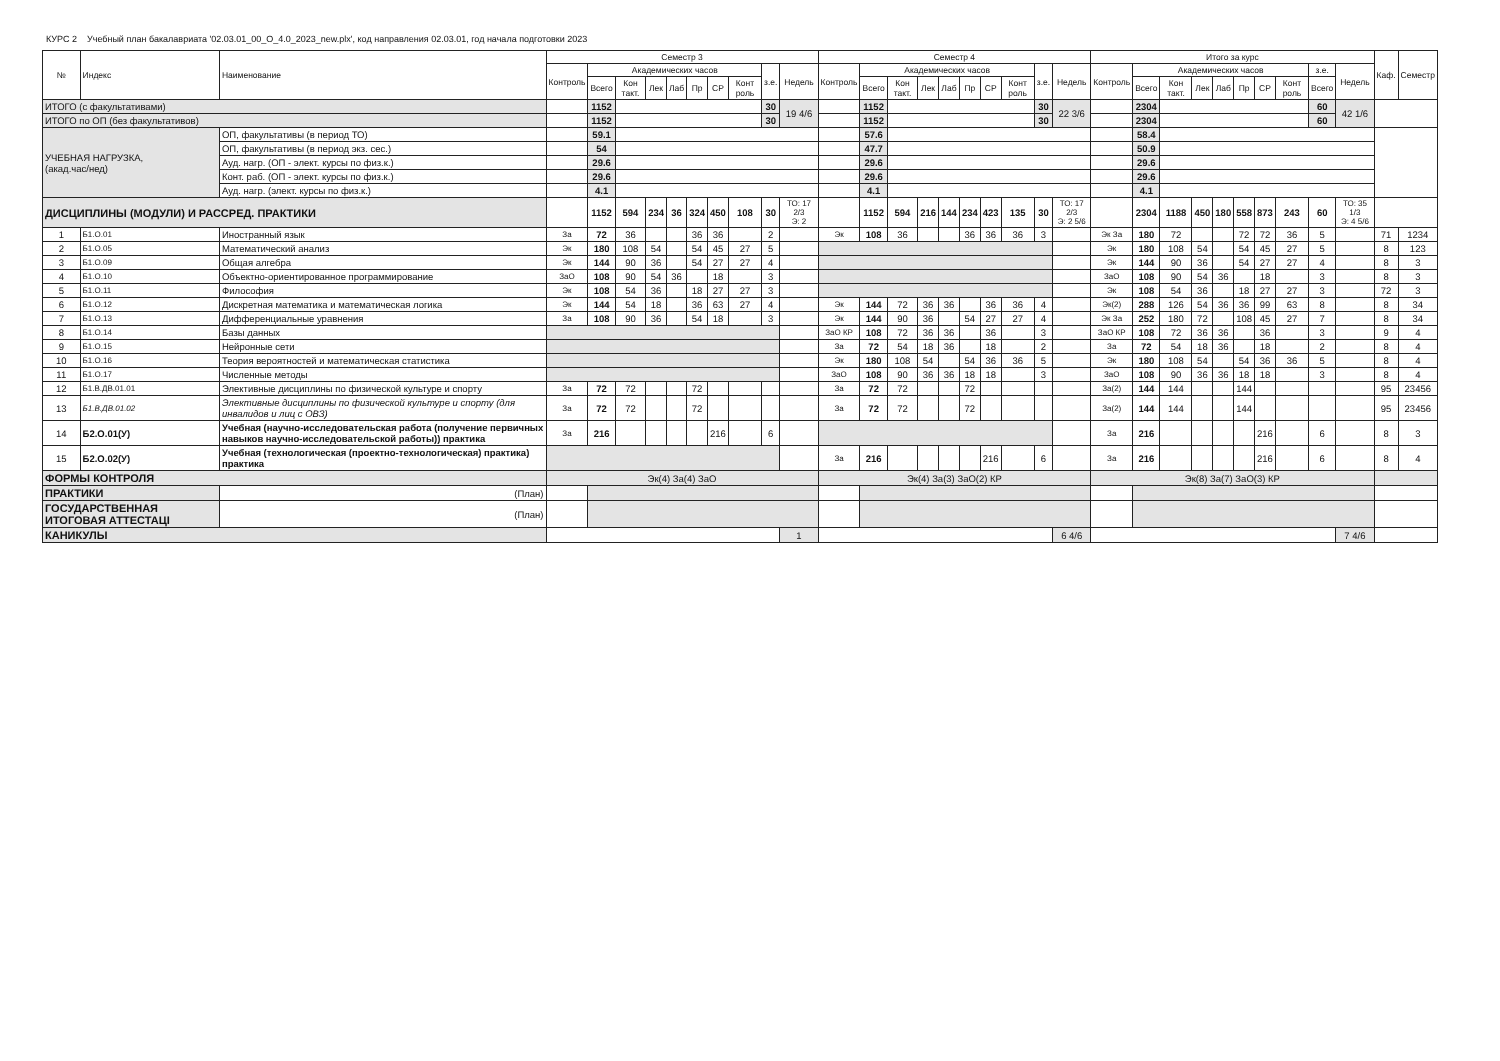КУРС 2 Учебный план бакалавриата '02.03.01_00_О_4.0_2023_new.plx', код направления 02.03.01, год начала подготовки 2023
| № | Индекс | Наименование | Семестр 3 | | | | | | | | | | Семестр 4 | | | | | | | | | | Итого за курс | | | | | | | | | | Каф. | Семестр |
| --- | --- | --- | --- | --- | --- | --- | --- | --- | --- | --- | --- | --- | --- | --- | --- | --- | --- | --- | --- | --- | --- | --- | --- | --- | --- | --- | --- | --- | --- | --- | --- | --- | --- | --- |
| | | | Контроль | Академических часов | | | | | | | з.е. | Недель | Контроль | Академических часов | | | | | | | з.е. | Недель | Контроль | Академических часов | | | | | | | з.е. | Недель | | |
| | | | | Всего | Кон такт. | Лек | Лаб | Пр | СР | Конт роль | | | | Всего | Кон такт. | Лек | Лаб | Пр | СР | Конт роль | | | | Всего | Кон такт. | Лек | Лаб | Пр | СР | Конт роль | Всего | | | |
| ИТОГО (с факультативами) | | | | 1152 | | | | | | | 30 | 19 4/6 | | 1152 | | | | | | | 30 | 22 3/6 | | 2304 | | | | | | | 60 | 42 1/6 | | |
| ИТОГО по ОП (без факультативов) | | | | 1152 | | | | | | | 30 | | | 1152 | | | | | | | 30 | | | 2304 | | | | | | | 60 | | | |
| УЧЕБНАЯ НАГРУЗКА, (акад.час/нед) | | ОП, факультативы (в период ТО) | | 59.1 | | | | | | | | | | 57.6 | | | | | | | | | | 58.4 | | | | | | | | | | |
| | | ОП, факультативы (в период экз. сес.) | | 54 | | | | | | | | | | 47.7 | | | | | | | | | | 50.9 | | | | | | | | | | |
| | | Ауд. нагр. (ОП - элект. курсы по физ.к.) | | 29.6 | | | | | | | | | | 29.6 | | | | | | | | | | 29.6 | | | | | | | | | | |
| | | Конт. раб. (ОП - элект. курсы по физ.к.) | | 29.6 | | | | | | | | | | 29.6 | | | | | | | | | | 29.6 | | | | | | | | | | |
| | | Ауд. нагр. (элект. курсы по физ.к.) | | 4.1 | | | | | | | | | | 4.1 | | | | | | | | | | 4.1 | | | | | | | | | | |
| ДИСЦИПЛИНЫ (МОДУЛИ) И РАССРЕД. ПРАКТИКИ | | | | 1152 | 594 | 234 | 36 | 324 | 450 | 108 | 30 | ТО: 17 2/3 Э: 2 | | 1152 | 594 | 216 | 144 | 234 | 423 | 135 | 30 | ТО: 17 2/3 Э: 2 5/6 | | 2304 | 1188 | 450 | 180 | 558 | 873 | 243 | 60 | ТО: 35 1/3 Э: 4 5/6 | | |
| 1 | Б1.О.01 | Иностранный язык | За | 72 | 36 | | | 36 | 36 | | 2 | | Эк | 108 | 36 | | | 36 | 36 | 36 | 3 | | Эк За | 180 | 72 | | | 72 | 72 | 36 | 5 | | 71 | 1234 |
| 2 | Б1.О.05 | Математический анализ | Эк | 180 | 108 | 54 | | 54 | 45 | 27 | 5 | | | | | | | | | | | | Эк | 180 | 108 | 54 | | 54 | 45 | 27 | 5 | | 8 | 123 |
| 3 | Б1.О.09 | Общая алгебра | Эк | 144 | 90 | 36 | | 54 | 27 | 27 | 4 | | | | | | | | | | | | Эк | 144 | 90 | 36 | | 54 | 27 | 27 | 4 | | 8 | 3 |
| 4 | Б1.О.10 | Объектно-ориентированное программирование | ЗаО | 108 | 90 | 54 | 36 | | 18 | | 3 | | | | | | | | | | | | ЗаО | 108 | 90 | 54 | 36 | | 18 | | 3 | | 8 | 3 |
| 5 | Б1.О.11 | Философия | Эк | 108 | 54 | 36 | | 18 | 27 | 27 | 3 | | | | | | | | | | | | Эк | 108 | 54 | 36 | | 18 | 27 | 27 | 3 | | 72 | 3 |
| 6 | Б1.О.12 | Дискретная математика и математическая логика | Эк | 144 | 54 | 18 | | 36 | 63 | 27 | 4 | | Эк | 144 | 72 | 36 | 36 | | 36 | 36 | 4 | | Эк(2) | 288 | 126 | 54 | 36 | 36 | 99 | 63 | 8 | | 8 | 34 |
| 7 | Б1.О.13 | Дифференциальные уравнения | За | 108 | 90 | 36 | | 54 | 18 | | 3 | | Эк | 144 | 90 | 36 | | 54 | 27 | 27 | 4 | | Эк За | 252 | 180 | 72 | | 108 | 45 | 27 | 7 | | 8 | 34 |
| 8 | Б1.О.14 | Базы данных | | | | | | | | | | | ЗаО КР | 108 | 72 | 36 | 36 | | 36 | | 3 | | ЗаО КР | 108 | 72 | 36 | 36 | | 36 | | 3 | | 9 | 4 |
| 9 | Б1.О.15 | Нейронные сети | | | | | | | | | | | За | 72 | 54 | 18 | 36 | | 18 | | 2 | | За | 72 | 54 | 18 | 36 | | 18 | | 2 | | 8 | 4 |
| 10 | Б1.О.16 | Теория вероятностей и математическая статистика | | | | | | | | | | | Эк | 180 | 108 | 54 | | 54 | 36 | 36 | 5 | | Эк | 180 | 108 | 54 | | 54 | 36 | 36 | 5 | | 8 | 4 |
| 11 | Б1.О.17 | Численные методы | | | | | | | | | | | ЗаО | 108 | 90 | 36 | 36 | 18 | 18 | | 3 | | ЗаО | 108 | 90 | 36 | 36 | 18 | 18 | | 3 | | 8 | 4 |
| 12 | Б1.В.ДВ.01.01 | Элективные дисциплины по физической культуре и спорту | За | 72 | 72 | | | 72 | | | | | За | 72 | 72 | | | 72 | | | | | За(2) | 144 | 144 | | | 144 | | | | | 95 | 23456 |
| 13 | Б1.В.ДВ.01.02 | Элективные дисциплины по физической культуре и спорту (для инвалидов и лиц с ОВЗ) | За | 72 | 72 | | | 72 | | | | | За | 72 | 72 | | | 72 | | | | | За(2) | 144 | 144 | | | 144 | | | | | 95 | 23456 |
| 14 | Б2.О.01(У) | Учебная (научно-исследовательская работа (получение первичных навыков научно-исследовательской работы)) практика | За | 216 | | | | | 216 | | 6 | | | | | | | | | | | | За | 216 | | | | | 216 | | 6 | | 8 | 3 |
| 15 | Б2.О.02(У) | Учебная (технологическая (проектно-технологическая) практика) практика | | | | | | | | | | | За | 216 | | | | | 216 | | 6 | | За | 216 | | | | | 216 | | 6 | | 8 | 4 |
| ФОРМЫ КОНТРОЛЯ | | | Эк(4) За(4) ЗаО | | | | | | | | | | Эк(4) За(3) ЗаО(2) КР | | | | | | | | | | Эк(8) За(7) ЗаО(3) КР | | | | | | | | | | | |
| ПРАКТИКИ | | (План) | | | | | | | | | | | | | | | | | | | | | | | | | | | | | | | | |
| ГОСУДАРСТВЕННАЯ ИТОГОВАЯ АТТЕСТАЦІ | | (План) | | | | | | | | | | | | | | | | | | | | | | | | | | | | | | | | |
| КАНИКУЛЫ | | | | | | | | | | | | 1 | | | | | | | | | | 6 4/6 | | | | | | | | | | 7 4/6 | | |